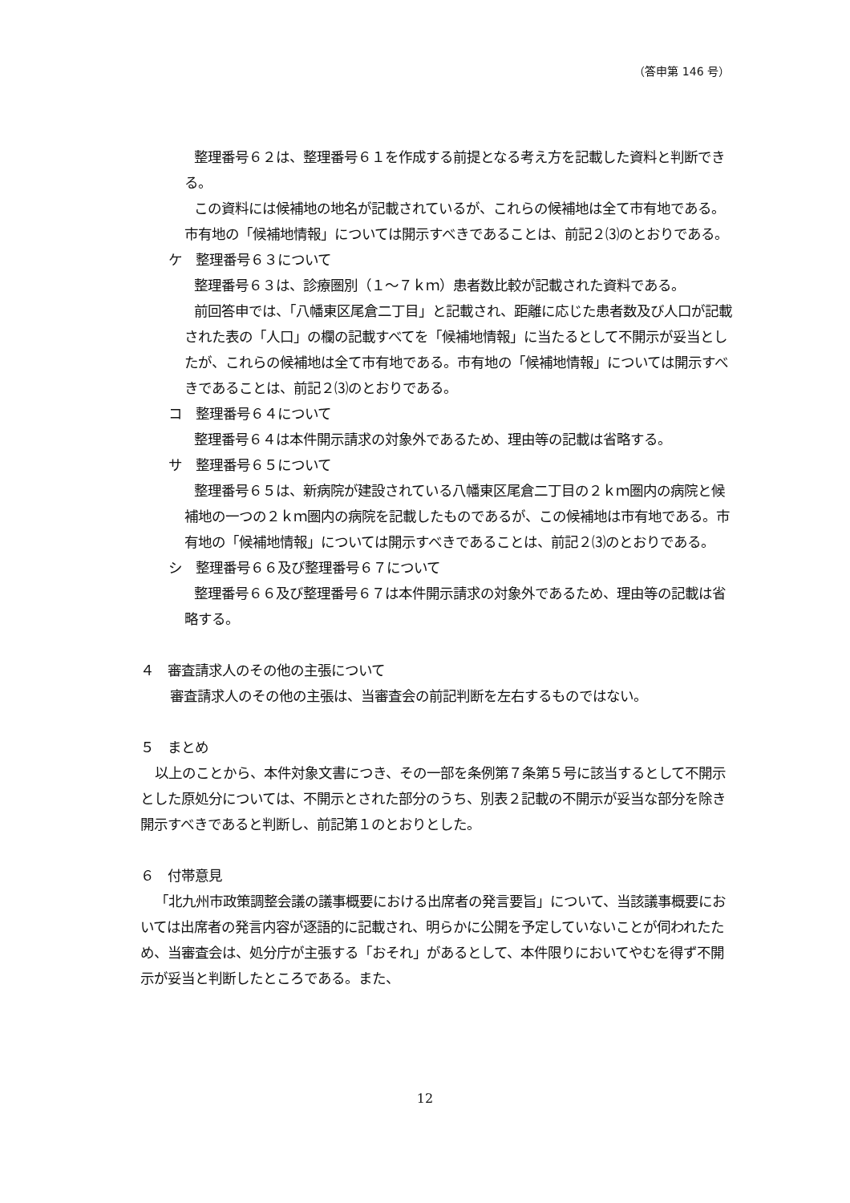（答申第 146 号）
整理番号６２は、整理番号６１を作成する前提となる考え方を記載した資料と判断できる。
この資料には候補地の地名が記載されているが、これらの候補地は全て市有地である。市有地の「候補地情報」については開示すべきであることは、前記２⑶のとおりである。
ケ　整理番号６３について
整理番号６３は、診療圏別（１～７ｋｍ）患者数比較が記載された資料である。
前回答申では、「八幡東区尾倉二丁目」と記載され、距離に応じた患者数及び人口が記載された表の「人口」の欄の記載すべてを「候補地情報」に当たるとして不開示が妥当としたが、これらの候補地は全て市有地である。市有地の「候補地情報」については開示すべきであることは、前記２⑶のとおりである。
コ　整理番号６４について
整理番号６４は本件開示請求の対象外であるため、理由等の記載は省略する。
サ　整理番号６５について
整理番号６５は、新病院が建設されている八幡東区尾倉二丁目の２ｋｍ圏内の病院と候補地の一つの２ｋｍ圏内の病院を記載したものであるが、この候補地は市有地である。市有地の「候補地情報」については開示すべきであることは、前記２⑶のとおりである。
シ　整理番号６６及び整理番号６７について
整理番号６６及び整理番号６７は本件開示請求の対象外であるため、理由等の記載は省略する。
４　審査請求人のその他の主張について
審査請求人のその他の主張は、当審査会の前記判断を左右するものではない。
５　まとめ
以上のことから、本件対象文書につき、その一部を条例第７条第５号に該当するとして不開示とした原処分については、不開示とされた部分のうち、別表２記載の不開示が妥当な部分を除き開示すべきであると判断し、前記第１のとおりとした。
６　付帯意見
「北九州市政策調整会議の議事概要における出席者の発言要旨」について、当該議事概要においては出席者の発言内容が逐語的に記載され、明らかに公開を予定していないことが伺われたため、当審査会は、処分庁が主張する「おそれ」があるとして、本件限りにおいてやむを得ず不開示が妥当と判断したところである。また、
12